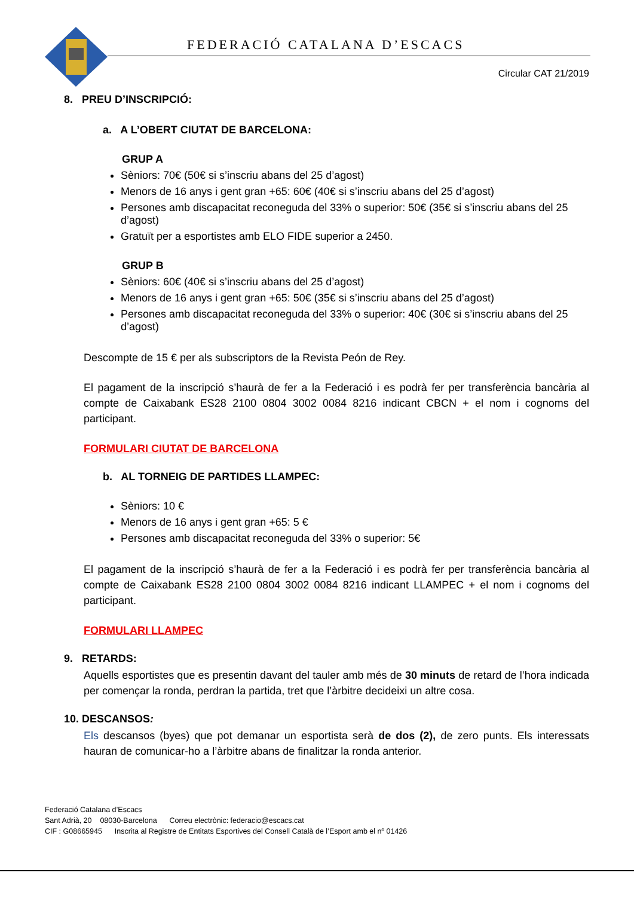FEDERACIÓ CATALANA D’ESCACS
Circular CAT 21/2019
8. PREU D’INSCRIPCIÓ:
a. A L’OBERT CIUTAT DE BARCELONA:
GRUP A
Sèniors: 70€ (50€ si s’inscriu abans del 25 d’agost)
Menors de 16 anys i gent gran +65: 60€ (40€ si s’inscriu abans del 25 d’agost)
Persones amb discapacitat reconeguda del 33% o superior: 50€ (35€ si s’inscriu abans del 25 d’agost)
Gratuït per a esportistes amb ELO FIDE superior a 2450.
GRUP B
Sèniors: 60€ (40€ si s’inscriu abans del 25 d’agost)
Menors de 16 anys i gent gran +65: 50€ (35€ si s’inscriu abans del 25 d’agost)
Persones amb discapacitat reconeguda del 33% o superior: 40€ (30€ si s’inscriu abans del 25 d’agost)
Descompte de 15 € per als subscriptors de la Revista Peón de Rey.
El pagament de la inscripció s’haurà de fer a la Federació i es podrà fer per transferència bancària al compte de Caixabank ES28 2100 0804 3002 0084 8216 indicant CBCN + el nom i cognoms del participant.
FORMULARI CIUTAT DE BARCELONA
b. AL TORNEIG DE PARTIDES LLAMPEC:
Sèniors: 10 €
Menors de 16 anys i gent gran +65: 5 €
Persones amb discapacitat reconeguda del 33% o superior: 5€
El pagament de la inscripció s’haurà de fer a la Federació i es podrà fer per transferència bancària al compte de Caixabank ES28 2100 0804 3002 0084 8216 indicant LLAMPEC + el nom i cognoms del participant.
FORMULARI LLAMPEC
9. RETARDS:
Aquells esportistes que es presentin davant del tauler amb més de 30 minuts de retard de l’hora indicada per començar la ronda, perdran la partida, tret que l’àrbitre decideixi un altre cosa.
10. DESCANSOS:
Els descansos (byes) que pot demanar un esportista serà de dos (2), de zero punts. Els interessats hauran de comunicar-ho a l’àrbitre abans de finalitzar la ronda anterior.
Federació Catalana d’Escacs
Sant Adrià, 20 08030-Barcelona Correu electrònic: federacio@escacs.cat
CIF : G08665945 Inscrita al Registre de Entitats Esportives del Consell Català de l’Esport amb el nº 01426